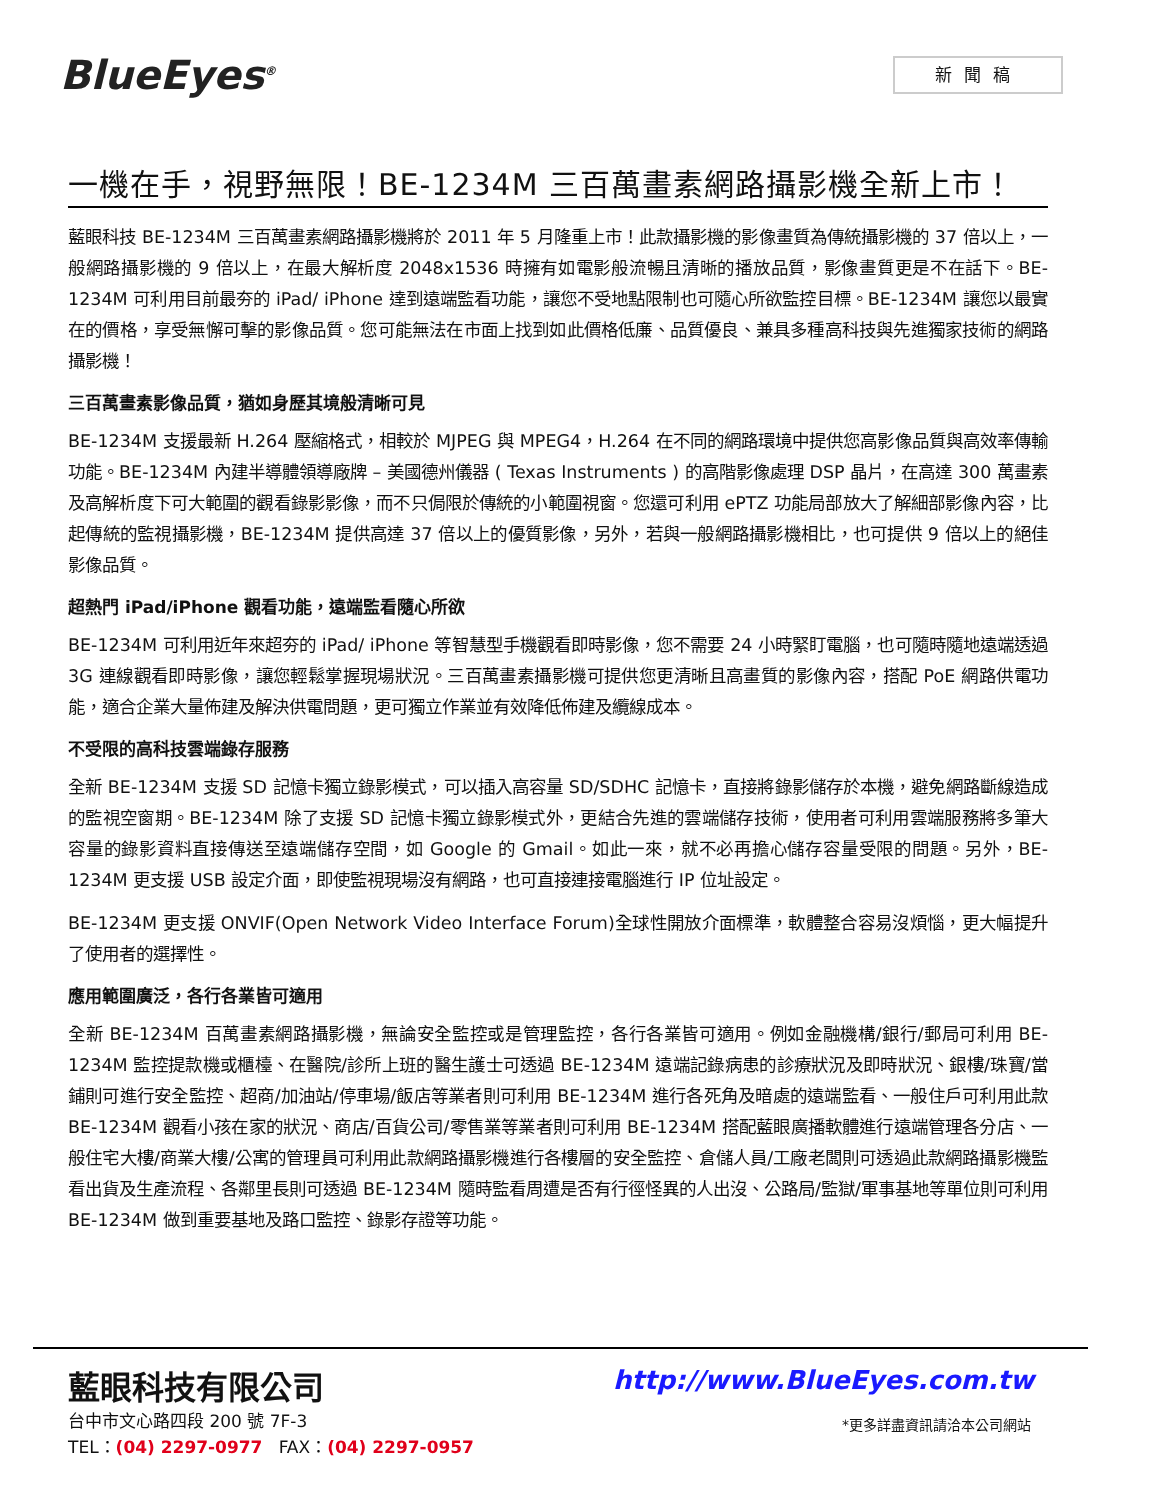BlueEyes<sup>®</sup> 新聞稿
一機在手，視野無限！BE-1234M 三百萬畫素網路攝影機全新上市！
藍眼科技 BE-1234M 三百萬畫素網路攝影機將於 2011 年 5 月隆重上市！此款攝影機的影像畫質為傳統攝影機的 37 倍以上，一般網路攝影機的 9 倍以上，在最大解析度 2048x1536 時擁有如電影般流暢且清晰的播放品質，影像畫質更是不在話下。BE-1234M 可利用目前最夯的 iPad/ iPhone 達到遠端監看功能，讓您不受地點限制也可隨心所欲監控目標。BE-1234M 讓您以最實在的價格，享受無懈可擊的影像品質。您可能無法在市面上找到如此價格低廉、品質優良、兼具多種高科技與先進獨家技術的網路攝影機！
三百萬畫素影像品質，猶如身歷其境般清晰可見
BE-1234M 支援最新 H.264 壓縮格式，相較於 MJPEG 與 MPEG4，H.264 在不同的網路環境中提供您高影像品質與高效率傳輸功能。BE-1234M 內建半導體領導廠牌 – 美國德州儀器 ( Texas Instruments ) 的高階影像處理 DSP 晶片，在高達 300 萬畫素及高解析度下可大範圍的觀看錄影影像，而不只侷限於傳統的小範圍視窗。您還可利用 ePTZ 功能局部放大了解細部影像內容，比起傳統的監視攝影機，BE-1234M 提供高達 37 倍以上的優質影像，另外，若與一般網路攝影機相比，也可提供 9 倍以上的絕佳影像品質。
超熱門 iPad/iPhone 觀看功能，遠端監看隨心所欲
BE-1234M 可利用近年來超夯的 iPad/ iPhone 等智慧型手機觀看即時影像，您不需要 24 小時緊盯電腦，也可隨時隨地遠端透過 3G 連線觀看即時影像，讓您輕鬆掌握現場狀況。三百萬畫素攝影機可提供您更清晰且高畫質的影像內容，搭配 PoE 網路供電功能，適合企業大量佈建及解決供電問題，更可獨立作業並有效降低佈建及纜線成本。
不受限的高科技雲端錄存服務
全新 BE-1234M 支援 SD 記憶卡獨立錄影模式，可以插入高容量 SD/SDHC 記憶卡，直接將錄影儲存於本機，避免網路斷線造成的監視空窗期。BE-1234M 除了支援 SD 記憶卡獨立錄影模式外，更結合先進的雲端儲存技術，使用者可利用雲端服務將多筆大容量的錄影資料直接傳送至遠端儲存空間，如 Google 的 Gmail。如此一來，就不必再擔心儲存容量受限的問題。另外，BE-1234M 更支援 USB 設定介面，即使監視現場沒有網路，也可直接連接電腦進行 IP 位址設定。
BE-1234M 更支援 ONVIF(Open Network Video Interface Forum)全球性開放介面標準，軟體整合容易沒煩惱，更大幅提升了使用者的選擇性。
應用範圍廣泛，各行各業皆可適用
全新 BE-1234M 百萬畫素網路攝影機，無論安全監控或是管理監控，各行各業皆可適用。例如金融機構/銀行/郵局可利用 BE-1234M 監控提款機或櫃檯、在醫院/診所上班的醫生護士可透過 BE-1234M 遠端記錄病患的診療狀況及即時狀況、銀樓/珠寶/當鋪則可進行安全監控、超商/加油站/停車場/飯店等業者則可利用 BE-1234M 進行各死角及暗處的遠端監看、一般住戶可利用此款 BE-1234M 觀看小孩在家的狀況、商店/百貨公司/零售業等業者則可利用 BE-1234M 搭配藍眼廣播軟體進行遠端管理各分店、一般住宅大樓/商業大樓/公寓的管理員可利用此款網路攝影機進行各樓層的安全監控、倉儲人員/工廠老闆則可透過此款網路攝影機監看出貨及生產流程、各鄰里長則可透過 BE-1234M 隨時監看周遭是否有行徑怪異的人出沒、公路局/監獄/軍事基地等單位則可利用 BE-1234M 做到重要基地及路口監控、錄影存證等功能。
藍眼科技有限公司 http://www.BlueEyes.com.tw
台中市文心路四段 200 號 7F-3
TEL：(04) 2297-0977 FAX：(04) 2297-0957
*更多詳盡資訊請洽本公司網站